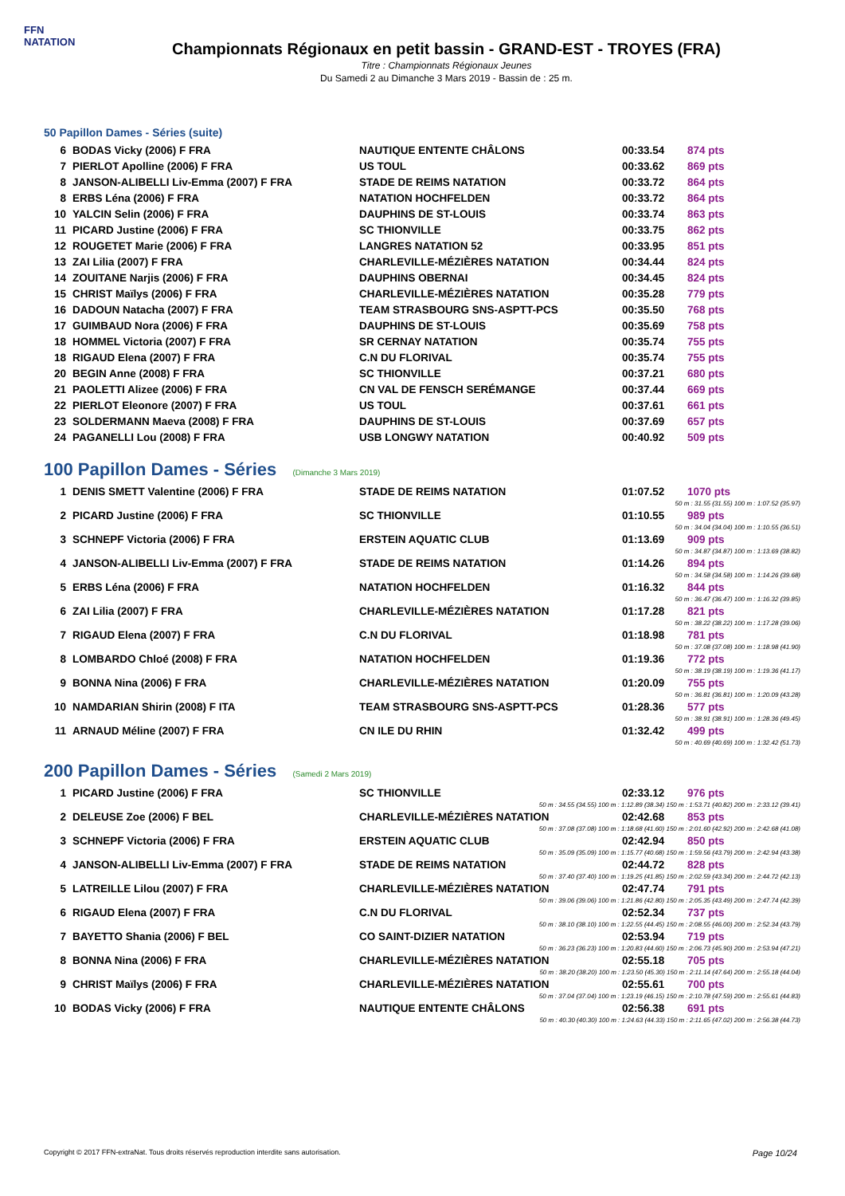FFN
NATATION
Championnats Régionaux en petit bassin - GRAND-EST - TROYES (FRA)
Titre : Championnats Régionaux Jeunes
Du Samedi 2 au Dimanche 3 Mars 2019 - Bassin de : 25 m.
50 Papillon Dames - Séries (suite)
| 6 | BODAS Vicky (2006) F FRA | NAUTIQUE ENTENTE CHÂLONS | 00:33.54 | 874 pts |
| 7 | PIERLOT Apolline (2006) F FRA | US TOUL | 00:33.62 | 869 pts |
| 8 | JANSON-ALIBELLI Liv-Emma (2007) F FRA | STADE DE REIMS NATATION | 00:33.72 | 864 pts |
| 8 | ERBS Léna (2006) F FRA | NATATION HOCHFELDEN | 00:33.72 | 864 pts |
| 10 | YALCIN Selin (2006) F FRA | DAUPHINS DE ST-LOUIS | 00:33.74 | 863 pts |
| 11 | PICARD Justine (2006) F FRA | SC THIONVILLE | 00:33.75 | 862 pts |
| 12 | ROUGETET Marie (2006) F FRA | LANGRES NATATION 52 | 00:33.95 | 851 pts |
| 13 | ZAI Lilia (2007) F FRA | CHARLEVILLE-MÉZIÈRES NATATION | 00:34.44 | 824 pts |
| 14 | ZOUITANE Narjis (2006) F FRA | DAUPHINS OBERNAI | 00:34.45 | 824 pts |
| 15 | CHRIST Maïlys (2006) F FRA | CHARLEVILLE-MÉZIÈRES NATATION | 00:35.28 | 779 pts |
| 16 | DADOUN Natacha (2007) F FRA | TEAM STRASBOURG SNS-ASPTT-PCS | 00:35.50 | 768 pts |
| 17 | GUIMBAUD Nora (2006) F FRA | DAUPHINS DE ST-LOUIS | 00:35.69 | 758 pts |
| 18 | HOMMEL Victoria (2007) F FRA | SR CERNAY NATATION | 00:35.74 | 755 pts |
| 18 | RIGAUD Elena (2007) F FRA | C.N DU FLORIVAL | 00:35.74 | 755 pts |
| 20 | BEGIN Anne (2008) F FRA | SC THIONVILLE | 00:37.21 | 680 pts |
| 21 | PAOLETTI Alizee (2006) F FRA | CN VAL DE FENSCH SERÉMANGE | 00:37.44 | 669 pts |
| 22 | PIERLOT Eleonore (2007) F FRA | US TOUL | 00:37.61 | 661 pts |
| 23 | SOLDERMANN Maeva (2008) F FRA | DAUPHINS DE ST-LOUIS | 00:37.69 | 657 pts |
| 24 | PAGANELLI Lou (2008) F FRA | USB LONGWY NATATION | 00:40.92 | 509 pts |
100 Papillon Dames - Séries (Dimanche 3 Mars 2019)
| 1 | DENIS SMETT Valentine (2006) F FRA | STADE DE REIMS NATATION | 01:07.52 | 1070 pts |
| 50 m : 31.55 (31.55) 100 m : 1:07.52 (35.97) | | | | |
| 2 | PICARD Justine (2006) F FRA | SC THIONVILLE | 01:10.55 | 989 pts |
| 50 m : 34.04 (34.04) 100 m : 1:10.55 (36.51) | | | | |
| 3 | SCHNEPF Victoria (2006) F FRA | ERSTEIN AQUATIC CLUB | 01:13.69 | 909 pts |
| 50 m : 34.87 (34.87) 100 m : 1:13.69 (38.82) | | | | |
| 4 | JANSON-ALIBELLI Liv-Emma (2007) F FRA | STADE DE REIMS NATATION | 01:14.26 | 894 pts |
| 50 m : 34.58 (34.58) 100 m : 1:14.26 (39.68) | | | | |
| 5 | ERBS Léna (2006) F FRA | NATATION HOCHFELDEN | 01:16.32 | 844 pts |
| 50 m : 36.47 (36.47) 100 m : 1:16.32 (39.85) | | | | |
| 6 | ZAI Lilia (2007) F FRA | CHARLEVILLE-MÉZIÈRES NATATION | 01:17.28 | 821 pts |
| 50 m : 38.22 (38.22) 100 m : 1:17.28 (39.06) | | | | |
| 7 | RIGAUD Elena (2007) F FRA | C.N DU FLORIVAL | 01:18.98 | 781 pts |
| 50 m : 37.08 (37.08) 100 m : 1:18.98 (41.90) | | | | |
| 8 | LOMBARDO Chloé (2008) F FRA | NATATION HOCHFELDEN | 01:19.36 | 772 pts |
| 50 m : 38.19 (38.19) 100 m : 1:19.36 (41.17) | | | | |
| 9 | BONNA Nina (2006) F FRA | CHARLEVILLE-MÉZIÈRES NATATION | 01:20.09 | 755 pts |
| 50 m : 36.81 (36.81) 100 m : 1:20.09 (43.28) | | | | |
| 10 | NAMDARIAN Shirin (2008) F ITA | TEAM STRASBOURG SNS-ASPTT-PCS | 01:28.36 | 577 pts |
| 50 m : 38.91 (38.91) 100 m : 1:28.36 (49.45) | | | | |
| 11 | ARNAUD Méline (2007) F FRA | CN ILE DU RHIN | 01:32.42 | 499 pts |
| 50 m : 40.69 (40.69) 100 m : 1:32.42 (51.73) | | | | |
200 Papillon Dames - Séries (Samedi 2 Mars 2019)
| 1 | PICARD Justine (2006) F FRA | SC THIONVILLE | 02:33.12 | 976 pts |
| 50 m : 34.55 (34.55) 100 m : 1:12.89 (38.34) 150 m : 1:53.71 (40.82) 200 m : 2:33.12 (39.41) | | | | |
| 2 | DELEUSE Zoe (2006) F BEL | CHARLEVILLE-MÉZIÈRES NATATION | 02:42.68 | 853 pts |
| 50 m : 37.08 (37.08) 100 m : 1:18.68 (41.60) 150 m : 2:01.60 (42.92) 200 m : 2:42.68 (41.08) | | | | |
| 3 | SCHNEPF Victoria (2006) F FRA | ERSTEIN AQUATIC CLUB | 02:42.94 | 850 pts |
| 50 m : 35.09 (35.09) 100 m : 1:15.77 (40.68) 150 m : 1:59.56 (43.79) 200 m : 2:42.94 (43.38) | | | | |
| 4 | JANSON-ALIBELLI Liv-Emma (2007) F FRA | STADE DE REIMS NATATION | 02:44.72 | 828 pts |
| 50 m : 37.40 (37.40) 100 m : 1:19.25 (41.85) 150 m : 2:02.59 (43.34) 200 m : 2:44.72 (42.13) | | | | |
| 5 | LATREILLE Lilou (2007) F FRA | CHARLEVILLE-MÉZIÈRES NATATION | 02:47.74 | 791 pts |
| 50 m : 39.06 (39.06) 100 m : 1:21.86 (42.80) 150 m : 2:05.35 (43.49) 200 m : 2:47.74 (42.39) | | | | |
| 6 | RIGAUD Elena (2007) F FRA | C.N DU FLORIVAL | 02:52.34 | 737 pts |
| 50 m : 38.10 (38.10) 100 m : 1:22.55 (44.45) 150 m : 2:08.55 (46.00) 200 m : 2:52.34 (43.79) | | | | |
| 7 | BAYETTO Shania (2006) F BEL | CO SAINT-DIZIER NATATION | 02:53.94 | 719 pts |
| 50 m : 36.23 (36.23) 100 m : 1:20.83 (44.60) 150 m : 2:06.73 (45.90) 200 m : 2:53.94 (47.21) | | | | |
| 8 | BONNA Nina (2006) F FRA | CHARLEVILLE-MÉZIÈRES NATATION | 02:55.18 | 705 pts |
| 50 m : 38.20 (38.20) 100 m : 1:23.50 (45.30) 150 m : 2:11.14 (47.64) 200 m : 2:55.18 (44.04) | | | | |
| 9 | CHRIST Maïlys (2006) F FRA | CHARLEVILLE-MÉZIÈRES NATATION | 02:55.61 | 700 pts |
| 50 m : 37.04 (37.04) 100 m : 1:23.19 (46.15) 150 m : 2:10.78 (47.59) 200 m : 2:55.61 (44.83) | | | | |
| 10 | BODAS Vicky (2006) F FRA | NAUTIQUE ENTENTE CHÂLONS | 02:56.38 | 691 pts |
| 50 m : 40.30 (40.30) 100 m : 1:24.63 (44.33) 150 m : 2:11.65 (47.02) 200 m : 2:56.38 (44.73) | | | | |
Copyright © 2017 FFN-extraNat. Tous droits réservés reproduction interdite sans autorisation. Page 10/24